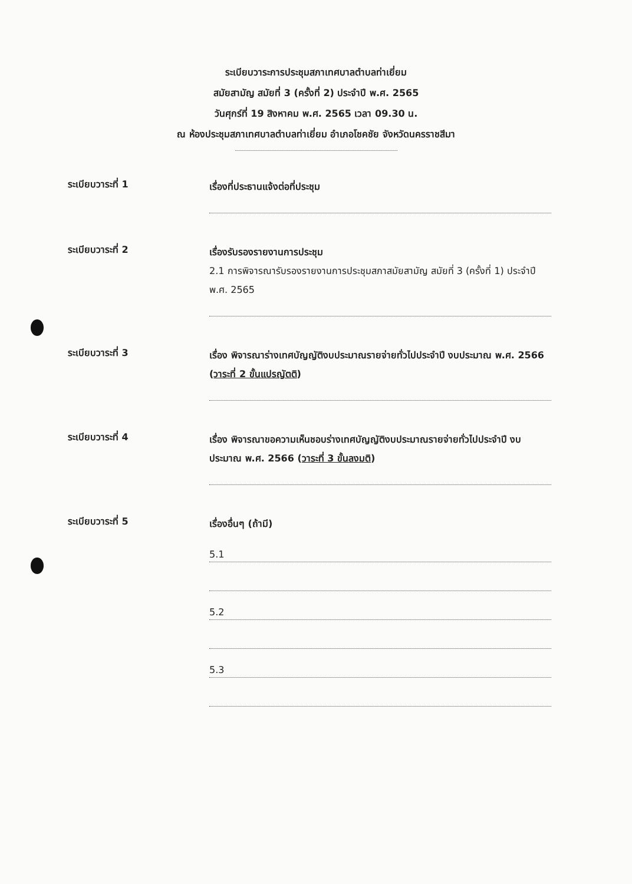ระเบียบวาระการประชุมสภาเทศบาลตำบลท่าเยี่ยม
สมัยสามัญ สมัยที่ 3 (ครั้งที่ 2) ประจำปี พ.ศ. 2565
วันศุกร์ที่ 19 สิงหาคม พ.ศ. 2565 เวลา 09.30 น.
ณ ห้องประชุมสภาเทศบาลตำบลท่าเยี่ยม อำเภอโชคชัย จังหวัดนครราชสีมา
ระเบียบวาระที่ 1
เรื่องที่ประธานแจ้งต่อที่ประชุม
ระเบียบวาระที่ 2
เรื่องรับรองรายงานการประชุม
2.1 การพิจารณารับรองรายงานการประชุมสภาสมัยสามัญ สมัยที่ 3 (ครั้งที่ 1) ประจำปี พ.ศ. 2565
ระเบียบวาระที่ 3
เรื่อง พิจารณาร่างเทศบัญญัติงบประมาณรายจ่ายทั่วไปประจำปี งบประมาณ พ.ศ. 2566 (วาระที่ 2 ขั้นแปรญัตติ)
ระเบียบวาระที่ 4
เรื่อง พิจารณาขอความเห็นชอบร่างเทศบัญญัติงบประมาณรายจ่ายทั่วไปประจำปี งบประมาณ พ.ศ. 2566 (วาระที่ 3 ขั้นลงมติ)
ระเบียบวาระที่ 5
เรื่องอื่นๆ (ถ้ามี)
5.1
5.2
5.3